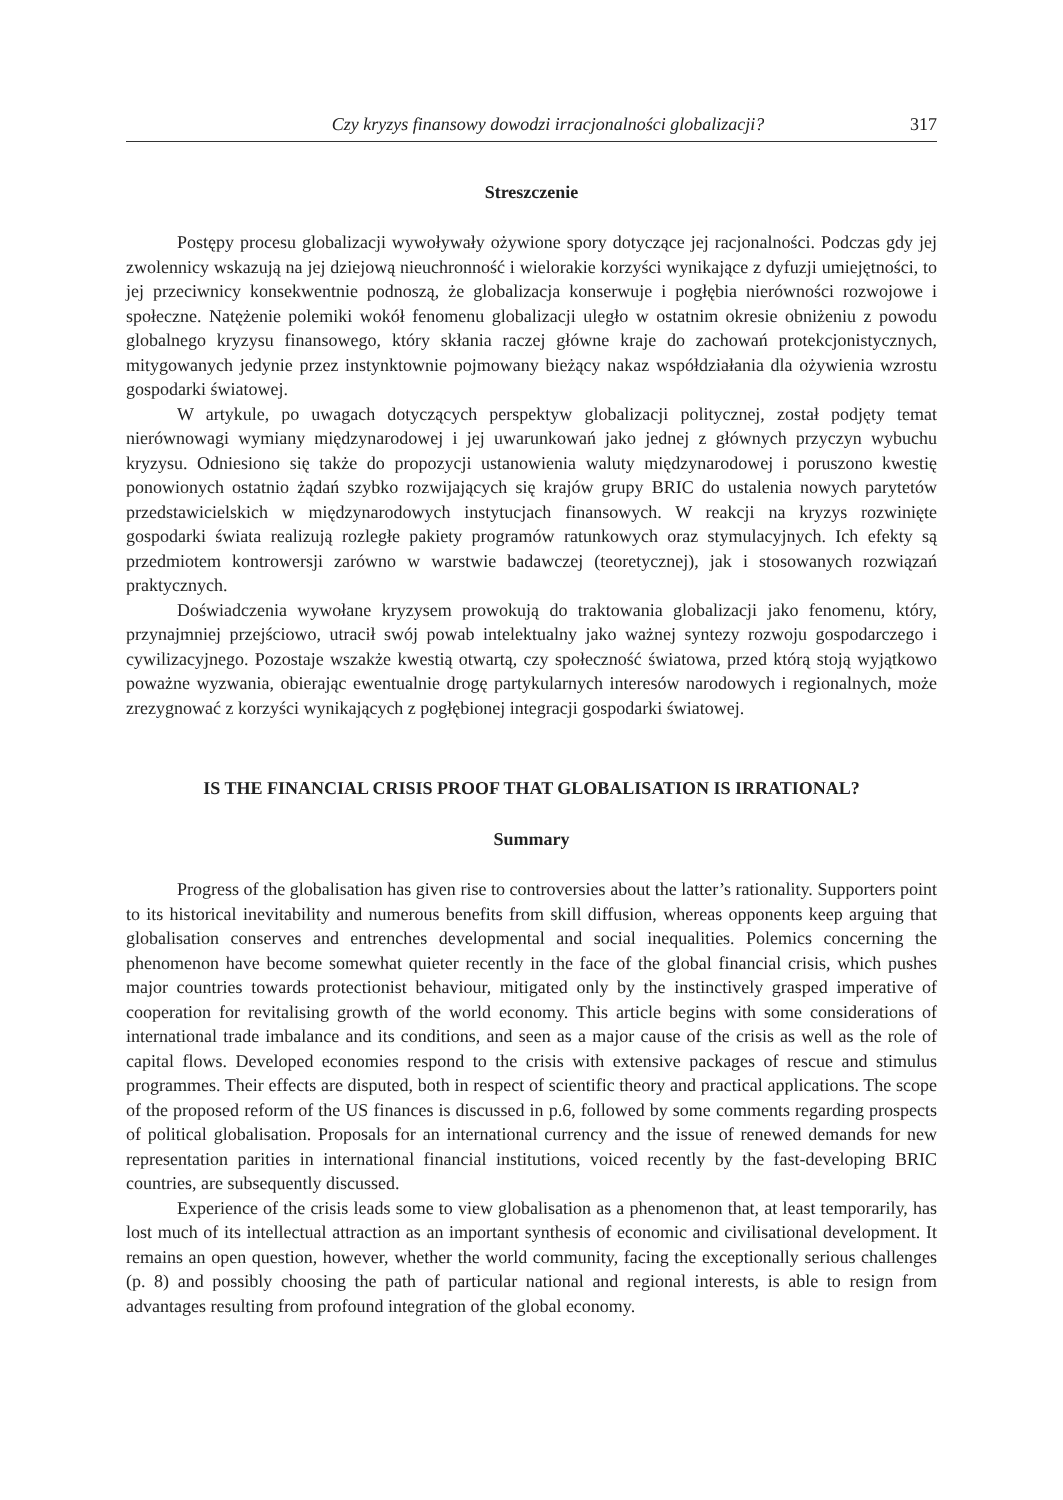Czy kryzys finansowy dowodzi irracjonalności globalizacji? 317
Streszczenie
Postępy procesu globalizacji wywoływały ożywione spory dotyczące jej racjonalności. Podczas gdy jej zwolennicy wskazują na jej dziejową nieuchronność i wielorakie korzyści wynikające z dyfuzji umiejętności, to jej przeciwnicy konsekwentnie podnoszą, że globalizacja konserwuje i pogłębia nierówności rozwojowe i społeczne. Natężenie polemiki wokół fenomenu globalizacji uległo w ostatnim okresie obniżeniu z powodu globalnego kryzysu finansowego, który skłania raczej główne kraje do zachowań protekcjonistycznych, mitygowanych jedynie przez instynktownie pojmowany bieżący nakaz współdziałania dla ożywienia wzrostu gospodarki światowej.
W artykule, po uwagach dotyczących perspektyw globalizacji politycznej, został podjęty temat nierównowagi wymiany międzynarodowej i jej uwarunkowań jako jednej z głównych przyczyn wybuchu kryzysu. Odniesiono się także do propozycji ustanowienia waluty międzynarodowej i poruszono kwestię ponowionych ostatnio żądań szybko rozwijających się krajów grupy BRIC do ustalenia nowych parytetów przedstawicielskich w międzynarodowych instytucjach finansowych. W reakcji na kryzys rozwinięte gospodarki świata realizują rozległe pakiety programów ratunkowych oraz stymulacyjnych. Ich efekty są przedmiotem kontrowersji zarówno w warstwie badawczej (teoretycznej), jak i stosowanych rozwiązań praktycznych.
Doświadczenia wywołane kryzysem prowokują do traktowania globalizacji jako fenomenu, który, przynajmniej przejściowo, utracił swój powab intelektualny jako ważnej syntezy rozwoju gospodarczego i cywilizacyjnego. Pozostaje wszakże kwestią otwartą, czy społeczność światowa, przed którą stoją wyjątkowo poważne wyzwania, obierając ewentualnie drogę partykularnych interesów narodowych i regionalnych, może zrezygnować z korzyści wynikających z pogłębionej integracji gospodarki światowej.
IS THE FINANCIAL CRISIS PROOF THAT GLOBALISATION IS IRRATIONAL?
Summary
Progress of the globalisation has given rise to controversies about the latter’s rationality. Supporters point to its historical inevitability and numerous benefits from skill diffusion, whereas opponents keep arguing that globalisation conserves and entrenches developmental and social inequalities. Polemics concerning the phenomenon have become somewhat quieter recently in the face of the global financial crisis, which pushes major countries towards protectionist behaviour, mitigated only by the instinctively grasped imperative of cooperation for revitalising growth of the world economy. This article begins with some considerations of international trade imbalance and its conditions, and seen as a major cause of the crisis as well as the role of capital flows. Developed economies respond to the crisis with extensive packages of rescue and stimulus programmes. Their effects are disputed, both in respect of scientific theory and practical applications. The scope of the proposed reform of the US finances is discussed in p.6, followed by some comments regarding prospects of political globalisation. Proposals for an international currency and the issue of renewed demands for new representation parities in international financial institutions, voiced recently by the fast-developing BRIC countries, are subsequently discussed.
Experience of the crisis leads some to view globalisation as a phenomenon that, at least temporarily, has lost much of its intellectual attraction as an important synthesis of economic and civilisational development. It remains an open question, however, whether the world community, facing the exceptionally serious challenges (p. 8) and possibly choosing the path of particular national and regional interests, is able to resign from advantages resulting from profound integration of the global economy.